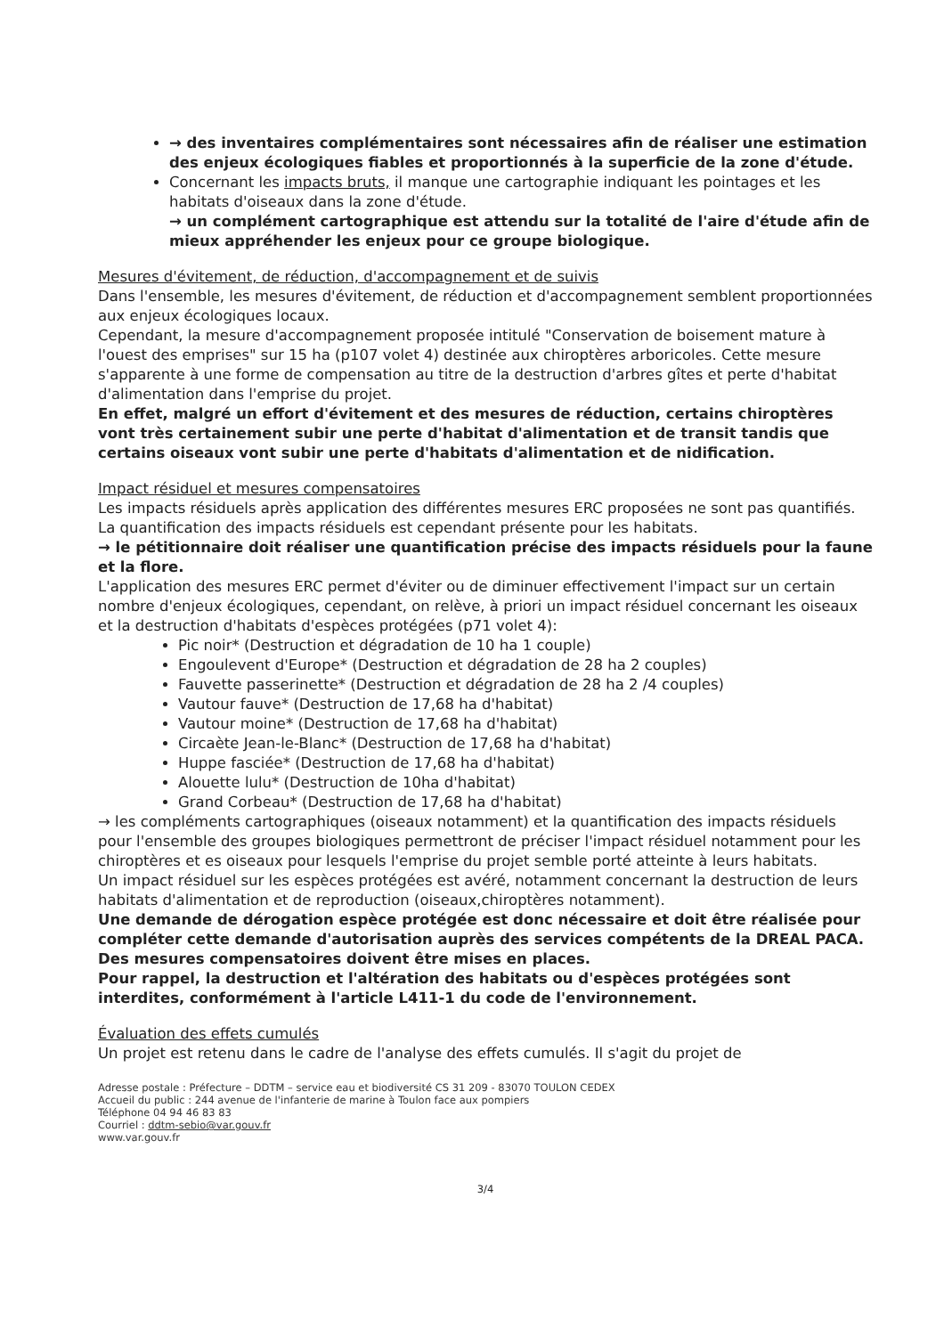→ des inventaires complémentaires sont nécessaires afin de réaliser une estimation des enjeux écologiques fiables et proportionnés à la superficie de la zone d'étude.
Concernant les impacts bruts, il manque une cartographie indiquant les pointages et les habitats d'oiseaux dans la zone d'étude.
→ un complément cartographique est attendu sur la totalité de l'aire d'étude afin de mieux appréhender les enjeux pour ce groupe biologique.
Mesures d'évitement, de réduction, d'accompagnement et de suivis
Dans l'ensemble, les mesures d'évitement, de réduction et d'accompagnement semblent proportionnées aux enjeux écologiques locaux.
Cependant, la mesure d'accompagnement proposée intitulé "Conservation de boisement mature à l'ouest des emprises" sur 15 ha (p107 volet 4) destinée aux chiroptères arboricoles. Cette mesure s'apparente à une forme de compensation au titre de la destruction d'arbres gîtes et perte d'habitat d'alimentation dans l'emprise du projet.
En effet, malgré un effort d'évitement et des mesures de réduction, certains chiroptères vont très certainement subir une perte d'habitat d'alimentation et de transit tandis que certains oiseaux vont subir une perte d'habitats d'alimentation et de nidification.
Impact résiduel et mesures compensatoires
Les impacts résiduels après application des différentes mesures ERC proposées ne sont pas quantifiés. La quantification des impacts résiduels est cependant présente pour les habitats.
→ le pétitionnaire doit réaliser une quantification précise des impacts résiduels pour la faune et la flore.
L'application des mesures ERC permet d'éviter ou de diminuer effectivement l'impact sur un certain nombre d'enjeux écologiques, cependant, on relève, à priori un impact résiduel concernant les oiseaux et la destruction d'habitats d'espèces protégées (p71 volet 4):
Pic noir* (Destruction et dégradation de 10 ha 1 couple)
Engoulevent d'Europe* (Destruction et dégradation de 28 ha 2 couples)
Fauvette passerinette* (Destruction et dégradation de 28 ha 2 /4 couples)
Vautour fauve* (Destruction de 17,68 ha d'habitat)
Vautour moine* (Destruction de 17,68 ha d'habitat)
Circaète Jean-le-Blanc* (Destruction de 17,68 ha d'habitat)
Huppe fasciée* (Destruction de 17,68 ha d'habitat)
Alouette lulu* (Destruction de 10ha d'habitat)
Grand Corbeau* (Destruction de 17,68 ha d'habitat)
→ les compléments cartographiques (oiseaux notamment) et la quantification des impacts résiduels pour l'ensemble des groupes biologiques permettront de préciser l'impact résiduel notamment pour les chiroptères et es oiseaux pour lesquels l'emprise du projet semble porté atteinte à leurs habitats.
Un impact résiduel sur les espèces protégées est avéré, notamment concernant la destruction de leurs habitats d'alimentation et de reproduction (oiseaux,chiroptères notamment).
Une demande de dérogation espèce protégée est donc nécessaire et doit être réalisée pour compléter cette demande d'autorisation auprès des services compétents de la DREAL PACA. Des mesures compensatoires doivent être mises en places.
Pour rappel, la destruction et l'altération des habitats ou d'espèces protégées sont interdites, conformément à l'article L411-1 du code de l'environnement.
Évaluation des effets cumulés
Un projet est retenu dans le cadre de l'analyse des effets cumulés. Il s'agit du projet de
Adresse postale : Préfecture – DDTM – service eau et biodiversité CS 31 209 - 83070 TOULON CEDEX
Accueil du public : 244 avenue de l'infanterie de marine à Toulon face aux pompiers
Téléphone 04 94 46 83 83
Courriel : ddtm-sebio@var.gouv.fr
www.var.gouv.fr
3/4